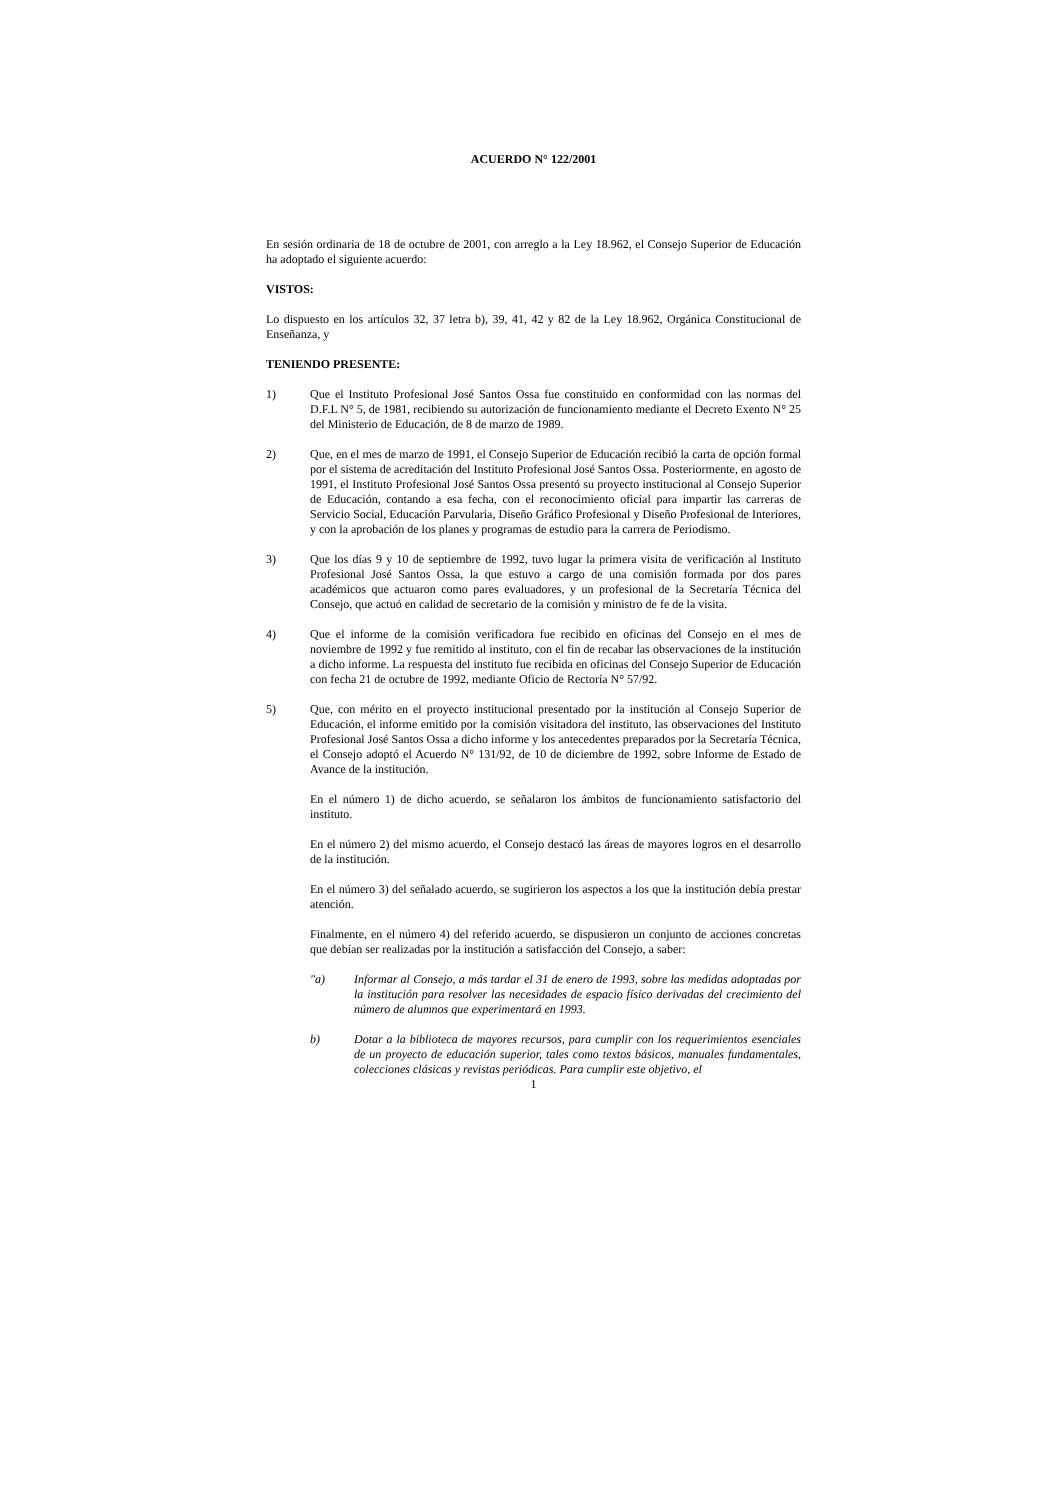ACUERDO N° 122/2001
En sesión ordinaria de 18 de octubre de 2001, con arreglo a la Ley 18.962, el Consejo Superior de Educación ha adoptado el siguiente acuerdo:
VISTOS:
Lo dispuesto en los artículos 32, 37 letra b), 39, 41, 42 y 82 de la Ley 18.962, Orgánica Constitucional de Enseñanza, y
TENIENDO PRESENTE:
1) Que el Instituto Profesional José Santos Ossa fue constituido en conformidad con las normas del D.F.L N° 5, de 1981, recibiendo su autorización de funcionamiento mediante el Decreto Exento N° 25 del Ministerio de Educación, de 8 de marzo de 1989.
2) Que, en el mes de marzo de 1991, el Consejo Superior de Educación recibió la carta de opción formal por el sistema de acreditación del Instituto Profesional José Santos Ossa. Posteriormente, en agosto de 1991, el Instituto Profesional José Santos Ossa presentó su proyecto institucional al Consejo Superior de Educación, contando a esa fecha, con el reconocimiento oficial para impartir las carreras de Servicio Social, Educación Parvularia, Diseño Gráfico Profesional y Diseño Profesional de Interiores, y con la aprobación de los planes y programas de estudio para la carrera de Periodismo.
3) Que los días 9 y 10 de septiembre de 1992, tuvo lugar la primera visita de verificación al Instituto Profesional José Santos Ossa, la que estuvo a cargo de una comisión formada por dos pares académicos que actuaron como pares evaluadores, y un profesional de la Secretaría Técnica del Consejo, que actuó en calidad de secretario de la comisión y ministro de fe de la visita.
4) Que el informe de la comisión verificadora fue recibido en oficinas del Consejo en el mes de noviembre de 1992 y fue remitido al instituto, con el fin de recabar las observaciones de la institución a dicho informe. La respuesta del instituto fue recibida en oficinas del Consejo Superior de Educación con fecha 21 de octubre de 1992, mediante Oficio de Rectoría N° 57/92.
5) Que, con mérito en el proyecto institucional presentado por la institución al Consejo Superior de Educación, el informe emitido por la comisión visitadora del instituto, las observaciones del Instituto Profesional José Santos Ossa a dicho informe y los antecedentes preparados por la Secretaría Técnica, el Consejo adoptó el Acuerdo N° 131/92, de 10 de diciembre de 1992, sobre Informe de Estado de Avance de la institución.
En el número 1) de dicho acuerdo, se señalaron los ámbitos de funcionamiento satisfactorio del instituto.
En el número 2) del mismo acuerdo, el Consejo destacó las áreas de mayores logros en el desarrollo de la institución.
En el número 3) del señalado acuerdo, se sugirieron los aspectos a los que la institución debía prestar atención.
Finalmente, en el número 4) del referido acuerdo, se dispusieron un conjunto de acciones concretas que debían ser realizadas por la institución a satisfacción del Consejo, a saber:
"a) Informar al Consejo, a más tardar el 31 de enero de 1993, sobre las medidas adoptadas por la institución para resolver las necesidades de espacio físico derivadas del crecimiento del número de alumnos que experimentará en 1993.
b) Dotar a la biblioteca de mayores recursos, para cumplir con los requerimientos esenciales de un proyecto de educación superior, tales como textos básicos, manuales fundamentales, colecciones clásicas y revistas periódicas. Para cumplir este objetivo, el
1